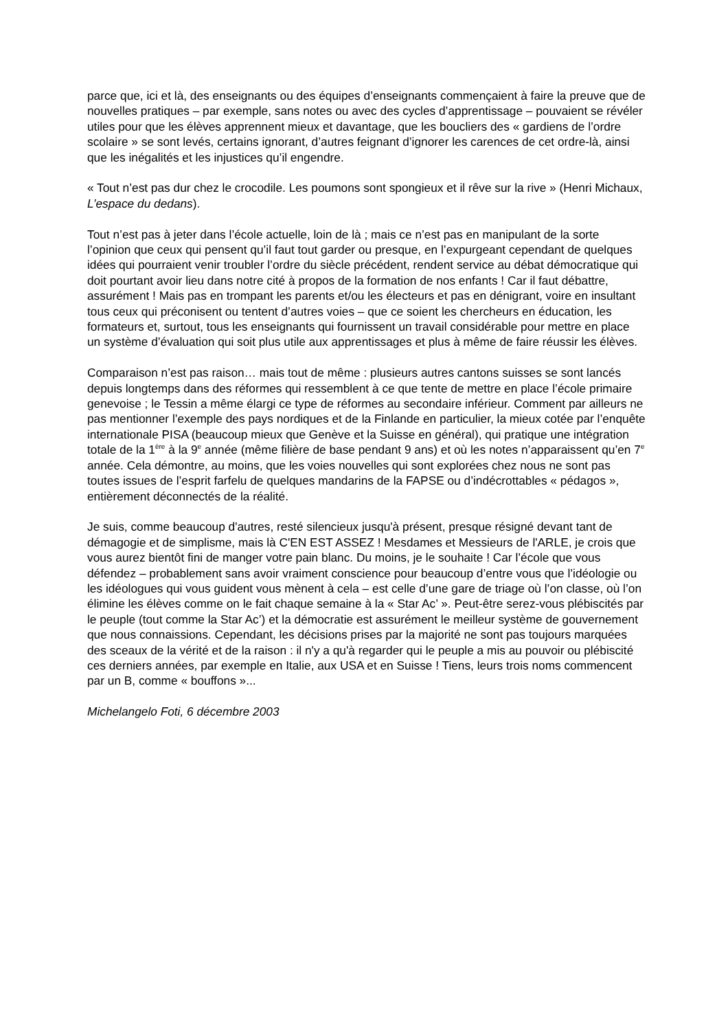parce que, ici et là, des enseignants ou des équipes d’enseignants commençaient à faire la preuve que de nouvelles pratiques – par exemple, sans notes ou avec des cycles d’apprentissage – pouvaient se révéler utiles pour que les élèves apprennent mieux et davantage, que les boucliers des « gardiens de l’ordre scolaire » se sont levés, certains ignorant, d’autres feignant d’ignorer les carences de cet ordre-là, ainsi que les inégalités et les injustices qu’il engendre.
« Tout n’est pas dur chez le crocodile. Les poumons sont spongieux et il rêve sur la rive » (Henri Michaux, L’espace du dedans).
Tout n’est pas à jeter dans l’école actuelle, loin de là ; mais ce n’est pas en manipulant de la sorte l’opinion que ceux qui pensent qu’il faut tout garder ou presque, en l’expurgeant cependant de quelques idées qui pourraient venir troubler l’ordre du siècle précédent, rendent service au débat démocratique qui doit pourtant avoir lieu dans notre cité à propos de la formation de nos enfants ! Car il faut débattre, assurément ! Mais pas en trompant les parents et/ou les électeurs et pas en dénigrant, voire en insultant tous ceux qui préconisent ou tentent d’autres voies – que ce soient les chercheurs en éducation, les formateurs et, surtout, tous les enseignants qui fournissent un travail considérable pour mettre en place un système d’évaluation qui soit plus utile aux apprentissages et plus à même de faire réussir les élèves.
Comparaison n’est pas raison… mais tout de même : plusieurs autres cantons suisses se sont lancés depuis longtemps dans des réformes qui ressemblent à ce que tente de mettre en place l’école primaire genevoise ; le Tessin a même élargi ce type de réformes au secondaire inférieur. Comment par ailleurs ne pas mentionner l’exemple des pays nordiques et de la Finlande en particulier, la mieux cotée par l’enquête internationale PISA (beaucoup mieux que Genève et la Suisse en général), qui pratique une intégration totale de la 1<sup>ère</sup> à la 9<sup>e</sup> année (même filière de base pendant 9 ans) et où les notes n’apparaissent qu’en 7<sup>e</sup> année. Cela démontre, au moins, que les voies nouvelles qui sont explorées chez nous ne sont pas toutes issues de l’esprit farfelu de quelques mandarins de la FAPSE ou d’indécrottables « pédagos », entièrement déconnectés de la réalité.
Je suis, comme beaucoup d'autres, resté silencieux jusqu'à présent, presque résigné devant tant de démagogie et de simplisme, mais là C'EN EST ASSEZ ! Mesdames et Messieurs de l'ARLE, je crois que vous aurez bientôt fini de manger votre pain blanc. Du moins, je le souhaite ! Car l’école que vous défendez – probablement sans avoir vraiment conscience pour beaucoup d’entre vous que l’idéologie ou les idéologues qui vous guident vous mènent à cela – est celle d’une gare de triage où l’on classe, où l’on élimine les élèves comme on le fait chaque semaine à la « Star Ac’ ». Peut-être serez-vous plébiscités par le peuple (tout comme la Star Ac’) et la démocratie est assurément le meilleur système de gouvernement que nous connaissions. Cependant, les décisions prises par la majorité ne sont pas toujours marquées des sceaux de la vérité et de la raison : il n'y a qu'à regarder qui le peuple a mis au pouvoir ou plébiscité ces derniers années, par exemple en Italie, aux USA et en Suisse ! Tiens, leurs trois noms commencent par un B, comme « bouffons »...
Michelangelo Foti, 6 décembre 2003